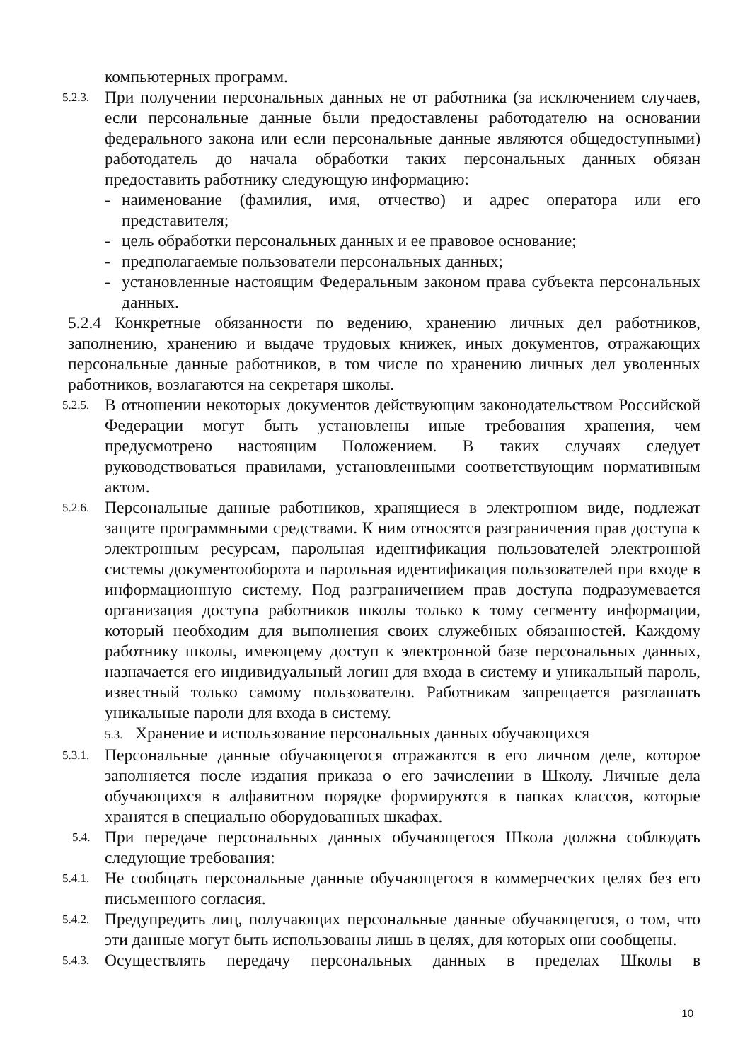компьютерных программ.
5.2.3.
При получении персональных данных не от работника (за исключением случаев, если персональные данные были предоставлены работодателю на основании федерального закона или если персональные данные являются общедоступными) работодатель до начала обработки таких персональных данных обязан предоставить работнику следующую информацию:
- наименование (фамилия, имя, отчество) и адрес оператора или его представителя;
- цель обработки персональных данных и ее правовое основание;
- предполагаемые пользователи персональных данных;
- установленные настоящим Федеральным законом права субъекта персональных данных.
5.2.4 Конкретные обязанности по ведению, хранению личных дел работников, заполнению, хранению и выдаче трудовых книжек, иных документов, отражающих персональные данные работников, в том числе по хранению личных дел уволенных работников, возлагаются на секретаря школы.
5.2.5.
В отношении некоторых документов действующим законодательством Российской Федерации могут быть установлены иные требования хранения, чем предусмотрено настоящим Положением. В таких случаях следует руководствоваться правилами, установленными соответствующим нормативным актом.
5.2.6.
Персональные данные работников, хранящиеся в электронном виде, подлежат защите программными средствами. К ним относятся разграничения прав доступа к электронным ресурсам, парольная идентификация пользователей электронной системы документооборота и парольная идентификация пользователей при входе в информационную систему. Под разграничением прав доступа подразумевается организация доступа работников школы только к тому сегменту информации, который необходим для выполнения своих служебных обязанностей. Каждому работнику школы, имеющему доступ к электронной базе персональных данных, назначается его индивидуальный логин для входа в систему и уникальный пароль, известный только самому пользователю. Работникам запрещается разглашать уникальные пароли для входа в систему.
5.3. Хранение и использование персональных данных обучающихся
5.3.1.
Персональные данные обучающегося отражаются в его личном деле, которое заполняется после издания приказа о его зачислении в Школу. Личные дела обучающихся в алфавитном порядке формируются в папках классов, которые хранятся в специально оборудованных шкафах.
5.4.
При передаче персональных данных обучающегося Школа должна соблюдать следующие требования:
5.4.1.
Не сообщать персональные данные обучающегося в коммерческих целях без его письменного согласия.
5.4.2.
Предупредить лиц, получающих персональные данные обучающегося, о том, что эти данные могут быть использованы лишь в целях, для которых они сообщены.
5.4.3.
Осуществлять передачу персональных данных в пределах Школы в
10